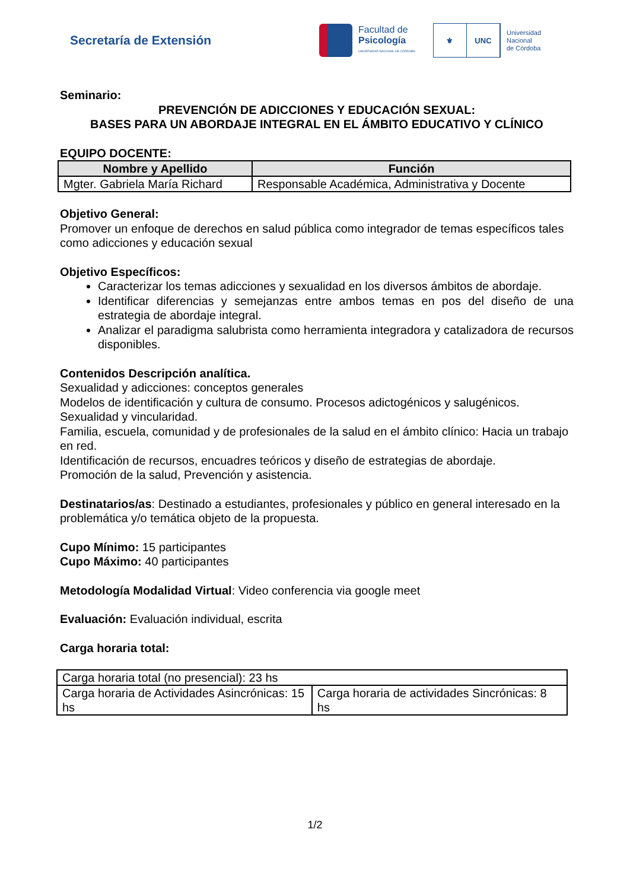Secretaría de Extensión
Facultad de
Psicología
UNIVERSIDAD NACIONAL DE CÓRDOBA
⚜ UNC
Universidad
Nacional
de Córdoba
Seminario:
PREVENCIÓN DE ADICCIONES Y EDUCACIÓN SEXUAL:
BASES PARA UN ABORDAJE INTEGRAL EN EL ÁMBITO EDUCATIVO Y CLÍNICO
EQUIPO DOCENTE:
| Nombre y Apellido | Función |
| --- | --- |
| Mgter. Gabriela María Richard | Responsable Académica, Administrativa y Docente |
Objetivo General:
Promover un enfoque de derechos en salud pública como integrador de temas específicos tales como adicciones y educación sexual
Objetivo Específicos:
Caracterizar los temas adicciones y sexualidad en los diversos ámbitos de abordaje.
Identificar diferencias y semejanzas entre ambos temas en pos del diseño de una estrategia de abordaje integral.
Analizar el paradigma salubrista como herramienta integradora y catalizadora de recursos disponibles.
Contenidos Descripción analítica.
Sexualidad y adicciones: conceptos generales
Modelos de identificación y cultura de consumo. Procesos adictogénicos y salugénicos.
Sexualidad y vincularidad.
Familia, escuela, comunidad y de profesionales de la salud en el ámbito clínico: Hacia un trabajo en red.
Identificación de recursos, encuadres teóricos y diseño de estrategias de abordaje.
Promoción de la salud, Prevención y asistencia.
Destinatarios/as: Destinado a estudiantes, profesionales y público en general interesado en la problemática y/o temática objeto de la propuesta.
Cupo Mínimo: 15 participantes
Cupo Máximo: 40 participantes
Metodología Modalidad Virtual: Video conferencia via google meet
Evaluación: Evaluación individual, escrita
Carga horaria total:
| Carga horaria total (no presencial): 23 hs | |
| Carga horaria de Actividades Asincrónicas: 15 hs | Carga horaria de actividades Sincrónicas: 8 hs |
1/2